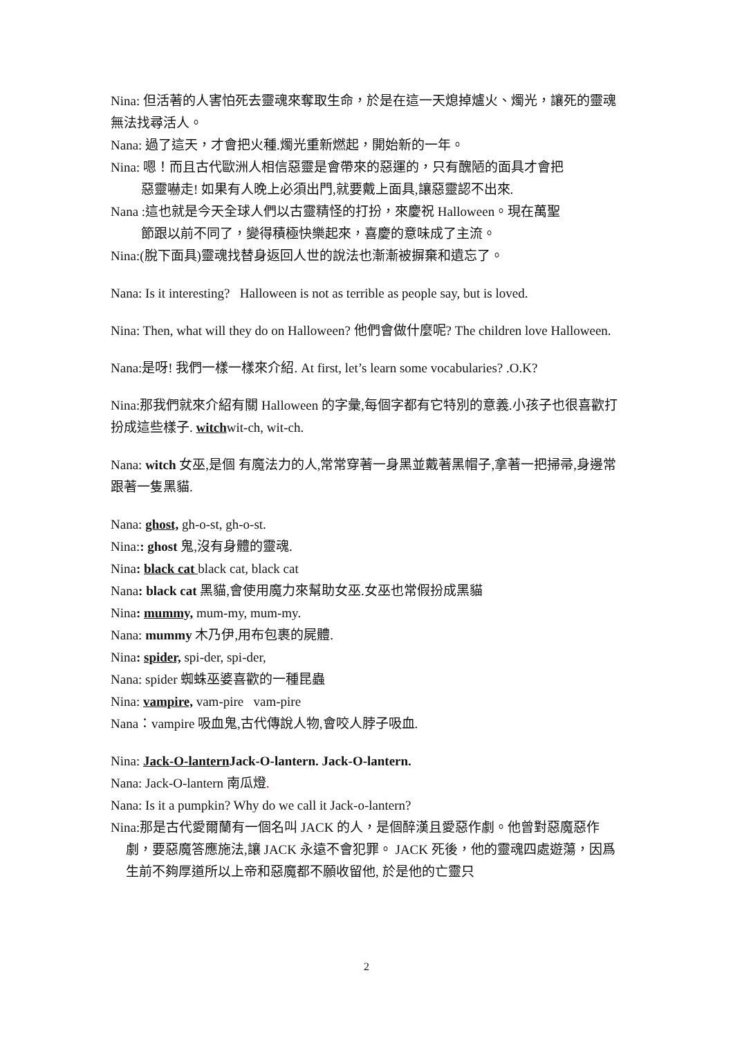Nina: 但活著的人害怕死去靈魂來奪取生命，於是在這一天熄掉爐火、燭光，讓死的靈魂無法找尋活人。
Nana: 過了這天，才會把火種.燭光重新燃起，開始新的一年。
Nina: 嗯！而且古代歐洲人相信惡靈是會帶來的惡運的，只有醜陋的面具才會把
惡靈嚇走! 如果有人晚上必須出門,就要戴上面具,讓惡靈認不出來.
Nana :這也就是今天全球人們以古靈精怪的打扮，來慶祝 Halloween。現在萬聖
節跟以前不同了，變得積極快樂起來，喜慶的意味成了主流。
Nina:(脫下面具)靈魂找替身返回人世的說法也漸漸被摒棄和遺忘了。
Nana: Is it interesting? Halloween is not as terrible as people say, but is loved.
Nina: Then, what will they do on Halloween? 他們會做什麼呢? The children love Halloween.
Nana:是呀! 我們一樣一樣來介紹. At first, let’s learn some vocabularies? .O.K?
Nina:那我們就來介紹有關 Halloween 的字彙,每個字都有它特別的意義.小孩子也很喜歡打扮成這些樣子. witchwit-ch, wit-ch.
Nana: witch 女巫,是個 有魔法力的人,常常穿著一身黑並戴著黑帽子,拿著一把掃帚,身邊常跟著一隻黑貓.
Nana: ghost, gh-o-st, gh-o-st.
Nina:: ghost 鬼,沒有身體的靈魂.
Nina: black cat black cat, black cat
Nana: black cat 黑貓,會使用魔力來幫助女巫.女巫也常假扮成黑貓
Nina: mummy, mum-my, mum-my.
Nana: mummy 木乃伊,用布包裹的屍體.
Nina: spider, spi-der, spi-der,
Nana: spider 蜘蛛巫婆喜歡的一種昆蟲
Nina: vampire, vam-pire vam-pire
Nana：vampire 吸血鬼,古代傳說人物,會咬人脖子吸血.
Nina: Jack-O-lantern Jack-O-lantern. Jack-O-lantern.
Nana: Jack-O-lantern 南瓜燈.
Nana: Is it a pumpkin? Why do we call it Jack-o-lantern?
Nina:那是古代愛爾蘭有一個名叫 JACK 的人，是個醉漢且愛惡作劇。他曾對惡魔惡作劇，要惡魔答應施法,讓 JACK 永遠不會犯罪。 JACK 死後，他的靈魂四處遊蕩，因爲生前不夠厚道所以上帝和惡魔都不願收留他, 於是他的亡靈只
2